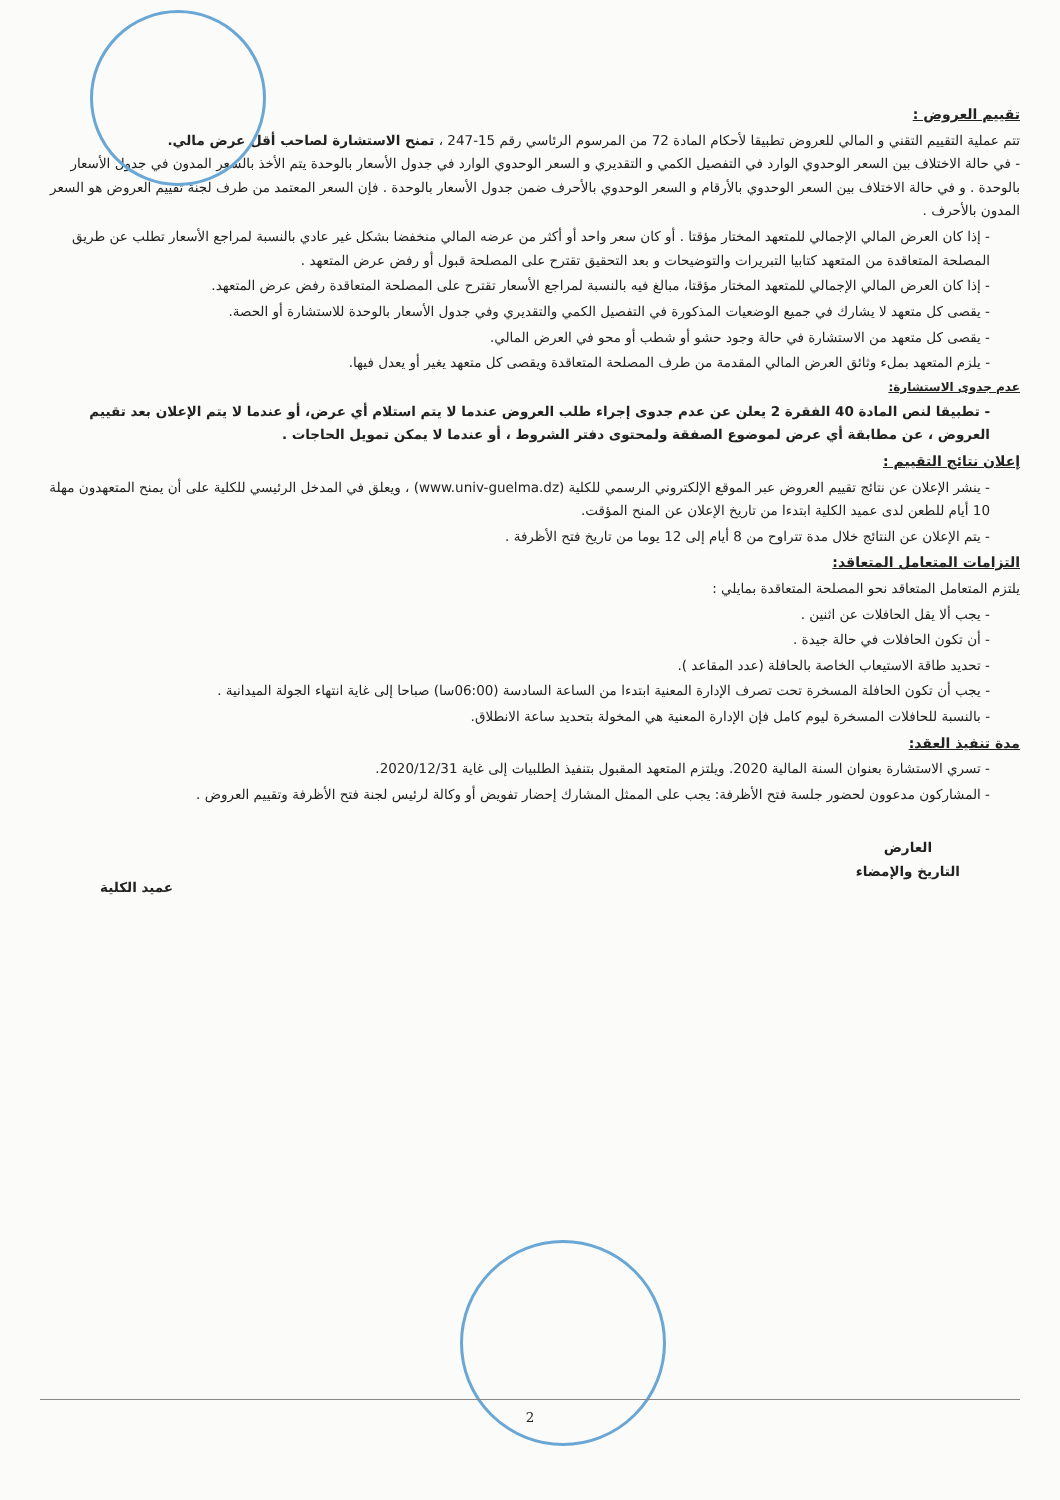تقييم العروض :
تتم عملية التقييم التقني و المالي للعروض تطبيقا لأحكام المادة 72 من المرسوم الرئاسي رقم 15-247 ، تمنح الاستشارة لصاحب أقل عرض مالي.
- في حالة الاختلاف بين السعر الوحدوي الوارد في التفصيل الكمي و التقديري و السعر الوحدوي الوارد في جدول الأسعار بالوحدة يتم الأخذ بالسعر المدون في جدول الأسعار بالوحدة . و في حالة الاختلاف بين السعر الوحدوي بالأرقام و السعر الوحدوي بالأحرف ضمن جدول الأسعار بالوحدة . فإن السعر المعتمد من طرف لجنة تقييم العروض هو السعر المدون بالأحرف .
- إذا كان العرض المالي الإجمالي للمتعهد المختار مؤقتا . أو كان سعر واحد أو أكثر من عرضه المالي منخفضا بشكل غير عادي بالنسبة لمراجع الأسعار تطلب عن طريق المصلحة المتعاقدة من المتعهد كتابيا التبريرات والتوضيحات و بعد التحقيق تقترح على المصلحة قبول أو رفض عرض المتعهد .
- إذا كان العرض المالي الإجمالي للمتعهد المختار مؤقتا، مبالغ فيه بالنسبة لمراجع الأسعار تقترح على المصلحة المتعاقدة رفض عرض المتعهد.
- يقصى كل متعهد لا يشارك في جميع الوضعيات المذكورة في التفصيل الكمي والتقديري وفي جدول الأسعار بالوحدة للاستشارة أو الحصة.
- يقصى كل متعهد من الاستشارة في حالة وجود حشو أو شطب أو محو في العرض المالي.
- يلزم المتعهد بملء وثائق العرض المالي المقدمة من طرف المصلحة المتعاقدة ويقصى كل متعهد يغير أو يعدل فيها.
عدم جدوى الاستشارة:
- تطبيقا لنص المادة 40 الفقرة 2 يعلن عن عدم جدوى إجراء طلب العروض عندما لا يتم استلام أي عرض، أو عندما لا يتم الإعلان بعد تقييم العروض ، عن مطابقة أي عرض لموضوع الصفقة ولمحتوى دفتر الشروط ، أو عندما لا يمكن تمويل الحاجات .
إعلان نتائج التقييم :
- ينشر الإعلان عن نتائج تقييم العروض عبر الموقع الإلكتروني الرسمي للكلية (www.univ-guelma.dz) ، ويعلق في المدخل الرئيسي للكلية على أن يمنح المتعهدون مهلة 10 أيام للطعن لدى عميد الكلية ابتدءا من تاريخ الإعلان عن المنح المؤقت.
- يتم الإعلان عن النتائج خلال مدة تتراوح من 8 أيام إلى 12 يوما من تاريخ فتح الأظرفة .
التزامات المتعامل المتعاقد:
يلتزم المتعامل المتعاقد نحو المصلحة المتعاقدة بمايلي :
- يجب ألا يقل الحافلات عن اثنين .
- أن تكون الحافلات في حالة جيدة .
- تحديد طاقة الاستيعاب الخاصة بالحافلة (عدد المقاعد ).
- يجب أن تكون الحافلة المسخرة تحت تصرف الإدارة المعنية ابتدءا من الساعة السادسة (06:00سا) صباحا إلى غاية انتهاء الجولة الميدانية .
- بالنسبة للحافلات المسخرة ليوم كامل فإن الإدارة المعنية هي المخولة بتحديد ساعة الانطلاق.
مدة تنفيذ العقد:
- تسري الاستشارة بعنوان السنة المالية 2020. ويلتزم المتعهد المقبول بتنفيذ الطلبيات إلى غاية 2020/12/31.
- المشاركون مدعوون لحضور جلسة فتح الأظرفة: يجب على الممثل المشارك إحضار تفويض أو وكالة لرئيس لجنة فتح الأظرفة وتقييم العروض .
العارض
التاريخ والإمضاء
عميد الكلية
2